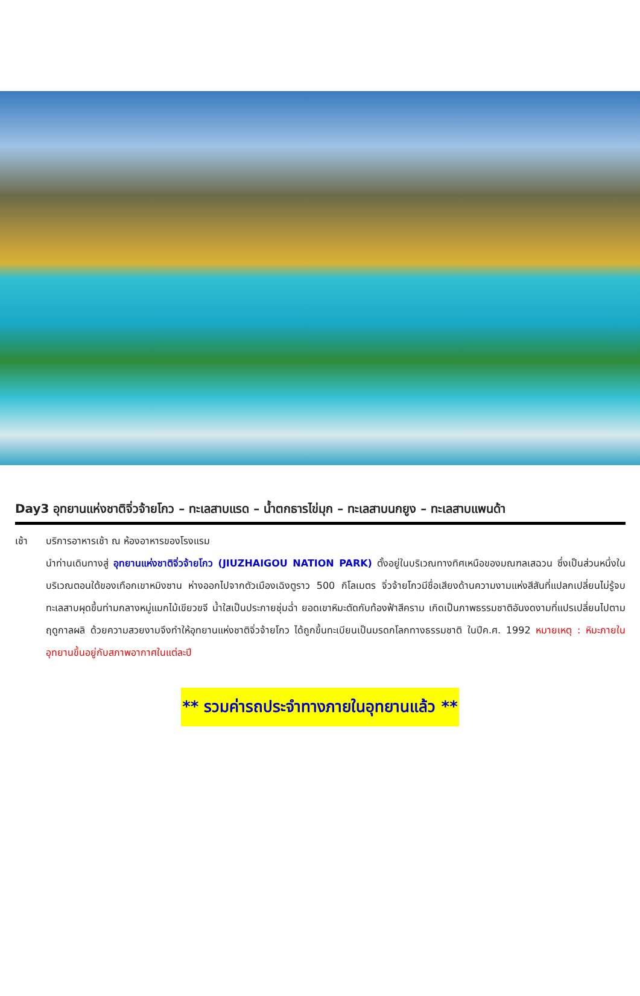Day3 อุทยานแห่งชาติจิ่วจ้ายโกว – ทะเลสาบแรด – น้ำตกธารไข่มุก – ทะเลสาบนกยูง – ทะเลสาบแพนด้า
เช้า บริการอาหารเช้า ณ ห้องอาหารของโรงแรม
นำท่านเดินทางสู่ อุทยานแห่งชาติจิ่วจ้ายโกว (JIUZHAIGOU NATION PARK) ตั้งอยู่ในบริเวณทางทิศเหนือของมณฑลเสฉวน ซึ่งเป็นส่วนหนึ่งในบริเวณตอนใต้ของเทือกเขาหมิงซาน ห่างออกไปจากตัวเมืองเฉิงตูราว 500 กิโลเมตร จิ่วจ้ายโกวมีชื่อเสียงด้านความงามแห่งสีสันที่แปลกเปลี่ยนไม่รู้จบ ทะเลสาบผุดขึ้นท่ามกลางหมู่แมกไม้เขียวขจี น้ำใสเป็นประกายชุ่มฉ่ำ ยอดเขาหิมะตัดกับท้องฟ้าสีคราม เกิดเป็นภาพธรรมชาติอันงดงามที่แปรเปลี่ยนไปตามฤดูกาลผลิ ด้วยความสวยงามจึงทำให้อุทยานแห่งชาติจิ่วจ้ายโกว ได้ถูกขึ้นทะเบียนเป็นมรดกโลกทางธรรมชาติ ในปีค.ศ. 1992 หมายเหตุ : หิมะภายในอุทยานขึ้นอยู่กับสภาพอากาศในแต่ละปี
** รวมค่ารถประจำทางภายในอุทยานแล้ว **